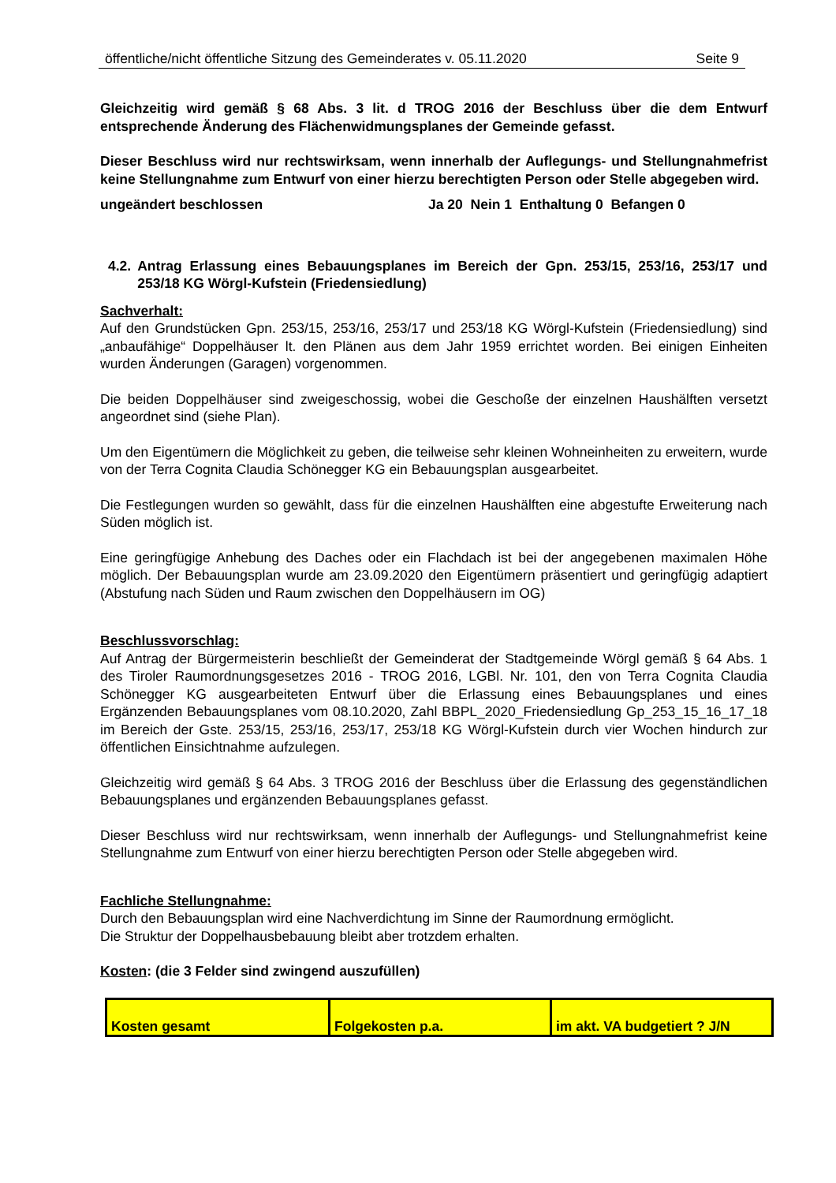öffentliche/nicht öffentliche Sitzung des Gemeinderates v. 05.11.2020 Seite 9
Gleichzeitig wird gemäß § 68 Abs. 3 lit. d TROG 2016 der Beschluss über die dem Entwurf entsprechende Änderung des Flächenwidmungsplanes der Gemeinde gefasst.
Dieser Beschluss wird nur rechtswirksam, wenn innerhalb der Auflegungs- und Stellungnahmefrist keine Stellungnahme zum Entwurf von einer hierzu berechtigten Person oder Stelle abgegeben wird.
ungeändert beschlossen Ja 20 Nein 1 Enthaltung 0 Befangen 0
4.2. Antrag Erlassung eines Bebauungsplanes im Bereich der Gpn. 253/15, 253/16, 253/17 und 253/18 KG Wörgl-Kufstein (Friedensiedlung)
Sachverhalt:
Auf den Grundstücken Gpn. 253/15, 253/16, 253/17 und 253/18 KG Wörgl-Kufstein (Friedensiedlung) sind „anbaufähige“ Doppelhäuser lt. den Plänen aus dem Jahr 1959 errichtet worden. Bei einigen Einheiten wurden Änderungen (Garagen) vorgenommen.
Die beiden Doppelhäuser sind zweigeschossig, wobei die Geschoße der einzelnen Haushälften versetzt angeordnet sind (siehe Plan).
Um den Eigentümern die Möglichkeit zu geben, die teilweise sehr kleinen Wohneinheiten zu erweitern, wurde von der Terra Cognita Claudia Schönegger KG ein Bebauungsplan ausgearbeitet.
Die Festlegungen wurden so gewählt, dass für die einzelnen Haushälften eine abgestufte Erweiterung nach Süden möglich ist.
Eine geringfügige Anhebung des Daches oder ein Flachdach ist bei der angegebenen maximalen Höhe möglich. Der Bebauungsplan wurde am 23.09.2020 den Eigentümern präsentiert und geringfügig adaptiert (Abstufung nach Süden und Raum zwischen den Doppelhäusern im OG)
Beschlussvorschlag:
Auf Antrag der Bürgermeisterin beschließt der Gemeinderat der Stadtgemeinde Wörgl gemäß § 64 Abs. 1 des Tiroler Raumordnungsgesetzes 2016 - TROG 2016, LGBl. Nr. 101, den von Terra Cognita Claudia Schönegger KG ausgearbeiteten Entwurf über die Erlassung eines Bebauungsplanes und eines Ergänzenden Bebauungsplanes vom 08.10.2020, Zahl BBPL_2020_Friedensiedlung Gp_253_15_16_17_18 im Bereich der Gste. 253/15, 253/16, 253/17, 253/18 KG Wörgl-Kufstein durch vier Wochen hindurch zur öffentlichen Einsichtnahme aufzulegen.
Gleichzeitig wird gemäß § 64 Abs. 3 TROG 2016 der Beschluss über die Erlassung des gegenständlichen Bebauungsplanes und ergänzenden Bebauungsplanes gefasst.
Dieser Beschluss wird nur rechtswirksam, wenn innerhalb der Auflegungs- und Stellungnahmefrist keine Stellungnahme zum Entwurf von einer hierzu berechtigten Person oder Stelle abgegeben wird.
Fachliche Stellungnahme:
Durch den Bebauungsplan wird eine Nachverdichtung im Sinne der Raumordnung ermöglicht.
Die Struktur der Doppelhausbebauung bleibt aber trotzdem erhalten.
Kosten: (die 3 Felder sind zwingend auszufüllen)
| Kosten gesamt | Folgekosten p.a. | im akt. VA budgetiert ? J/N |